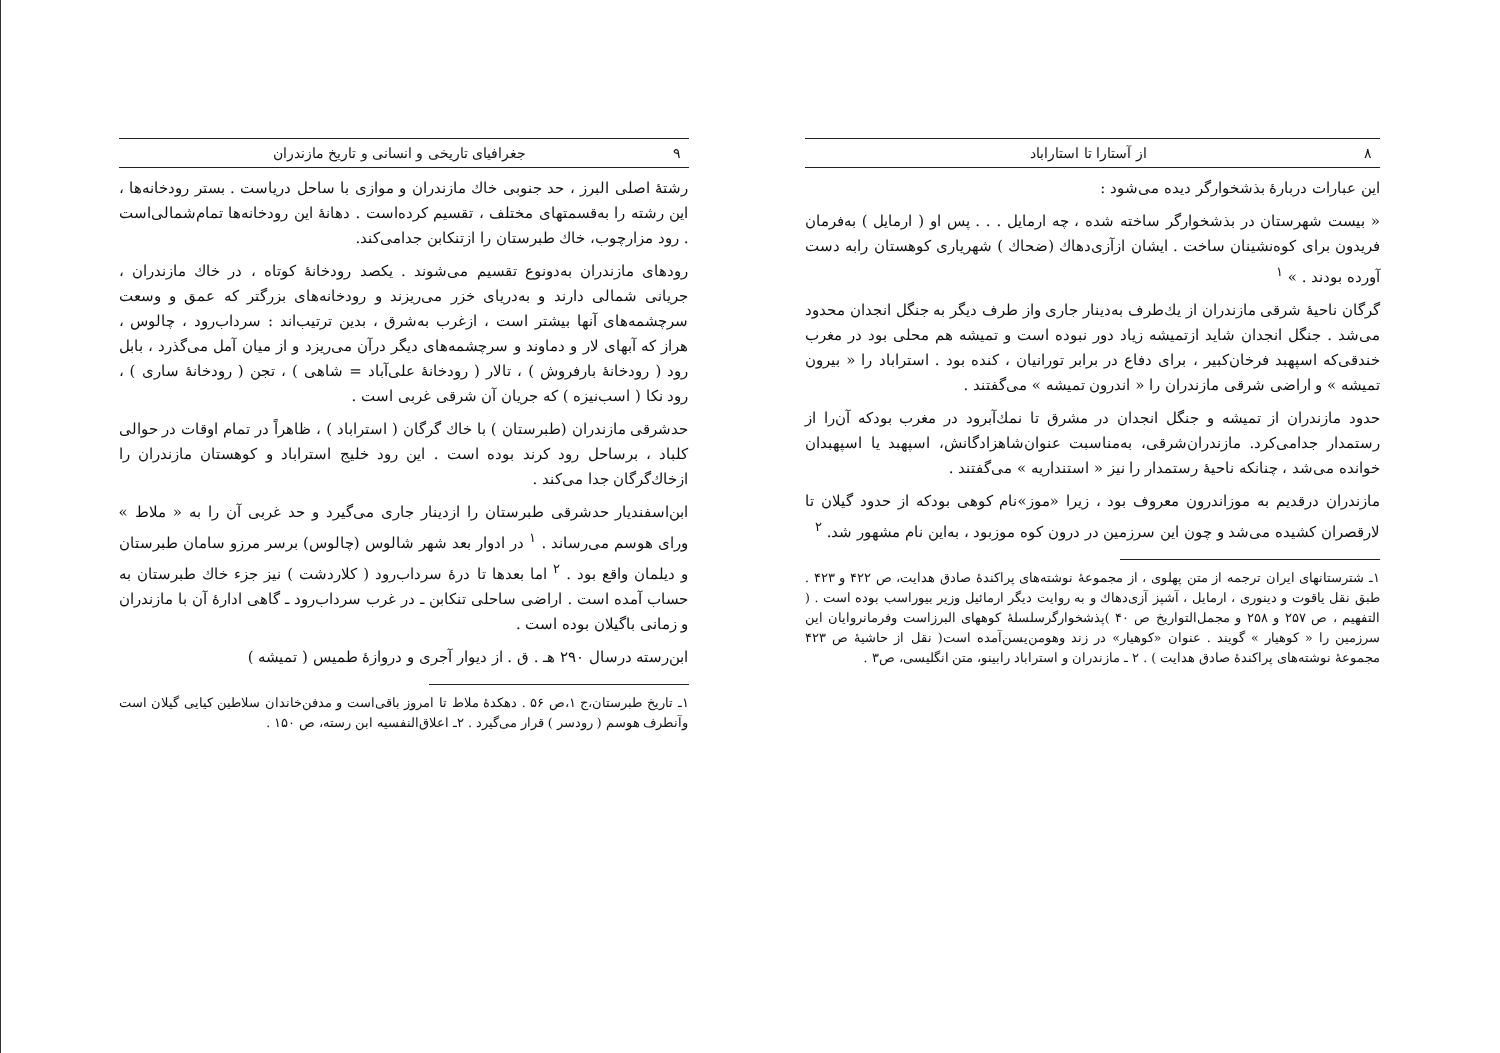۸ از آستارا تا استاراباد
این عبارات دربارهٔ بذشخوارگر دیده می‌شود :
« بیست شهرستان در بذشخوارگر ساخته شده ، چه ارمایل . . . پس او ( ارمایل ) به‌فرمان فریدون برای کوه‌نشینان ساخت . ایشان ازآزی‌دهاك (ضحاك ) شهریاری کوهستان رابه دست آورده بودند . » <sup>۱</sup>
گرگان ناحیهٔ شرقی مازندران از یك‌طرف به‌دینار جاری واز طرف دیگر به جنگل انجدان محدود می‌شد . جنگل انجدان شاید ازتمیشه زیاد دور نبوده است و تمیشه هم محلی بود در مغرب خندقی‌که اسپهبد فرخان‌کبیر ، برای دفاع در برابر تورانیان ، کنده بود . استراباد را « بیرون تمیشه » و اراضی شرقی مازندران را « اندرون تمیشه » می‌گفتند .
حدود مازندران از تمیشه و جنگل انجدان در مشرق تا نمك‌آبرود در مغرب بودکه آن‌را از رستمدار جدامی‌کرد. مازندران‌شرقی، به‌مناسبت عنوان‌شاهزادگانش، اسپهبد یا اسپهبدان خوانده می‌شد ، چنانکه ناحیهٔ رستمدار را نیز « استنداریه » می‌گفتند .
مازندران درقدیم به موزاندرون معروف بود ، زیرا «موز»نام کوهی بودکه از حدود گیلان تا لارقصران کشیده می‌شد و چون این سرزمین در درون کوه موزبود ، به‌این نام مشهور شد. <sup>۲</sup>
۱ـ شترستانهای ایران ترجمه از متن پهلوی ، از مجموعهٔ نوشته‌های پراکندهٔ صادق هدایت، ص ۴۲۲ و ۴۲۳ . طبق نقل یاقوت و دینوری ، ارمایل ، آشپز آزی‌دهاك و به روایت دیگر ارمائیل وزیر بیوراسب بوده است . ( التفهیم ، ص ۲۵۷ و ۲۵۸ و مجمل‌التواریخ ص ۴۰ )پذشخوارگرسلسلهٔ کوههای البرزاست وفرمانروایان این سرزمین را « کوهیار » گویند . عنوان «کوهیار» در زند وهومن‌یسن‌آمده است( نقل از حاشیهٔ ص ۴۲۳ مجموعهٔ نوشته‌های پراکندهٔ صادق هدایت ) . ۲ ـ مازندران و استراباد رابینو، متن انگلیسی، ص۳ .
۹ جغرافیای تاریخی و انسانی و تاریخ مازندران
رشتهٔ اصلی البرز ، حد جنوبی خاك مازندران و موازی با ساحل دریاست . بستر رودخانه‌ها ، این رشته را به‌قسمتهای مختلف ، تقسیم کرده‌است . دهانهٔ این رودخانه‌ها تمام‌شمالی‌است . رود مزارچوب، خاك طبرستان را ازتنکابن جدامی‌کند.
رودهای مازندران به‌دونوع تقسیم می‌شوند . یکصد رودخانهٔ کوتاه ، در خاك مازندران ، جریانی شمالی دارند و به‌دریای خزر می‌ریزند و رودخانه‌های بزرگتر که عمق و وسعت سرچشمه‌های آنها بیشتر است ، ازغرب به‌شرق ، بدین ترتیب‌اند : سرداب‌رود ، چالوس ، هراز که آبهای لار و دماوند و سرچشمه‌های دیگر درآن می‌ریزد و از میان آمل می‌گذرد ، بابل رود ( رودخانهٔ بارفروش ) ، تالار ( رودخانهٔ علی‌آباد = شاهی ) ، تجن ( رودخانهٔ ساری ) ، رود نکا ( اسب‌نیزه ) که جریان آن شرقی غربی است .
حدشرقی مازندران (طبرستان ) با خاك گرگان ( استراباد ) ، ظاهراً در تمام اوقات در حوالی کلباد ، برساحل رود کرند بوده است . این رود خلیج استراباد و کوهستان مازندران را ازخاك‌گرگان جدا می‌کند .
ابن‌اسفندیار حدشرقی طبرستان را ازدینار جاری می‌گیرد و حد غربی آن را به « ملاط » ورای هوسم می‌رساند . <sup>۱</sup> در ادوار بعد شهر شالوس (چالوس) برسر مرزو سامان طبرستان و دیلمان واقع بود . <sup>۲</sup> اما بعدها تا درهٔ سرداب‌رود ( کلاردشت ) نیز جزء خاك طبرستان به حساب آمده است . اراضی ساحلی تنکابن ـ در غرب سرداب‌رود ـ گاهی ادارهٔ آن با مازندران و زمانی باگیلان بوده است .
ابن‌رسته درسال ۲۹۰ هـ . ق . از دیوار آجری و دروازهٔ طمیس ( تمیشه )
۱ـ تاریخ طبرستان،ج ۱،ص ۵۶ . دهکدهٔ ملاط تا امروز باقی‌است و مدفن‌خاندان سلاطین کیایی گیلان است وآنطرف هوسم ( رودسر ) قرار می‌گیرد . ۲ـ اعلاق‌النفسیه ابن رسته، ص ۱۵۰ .